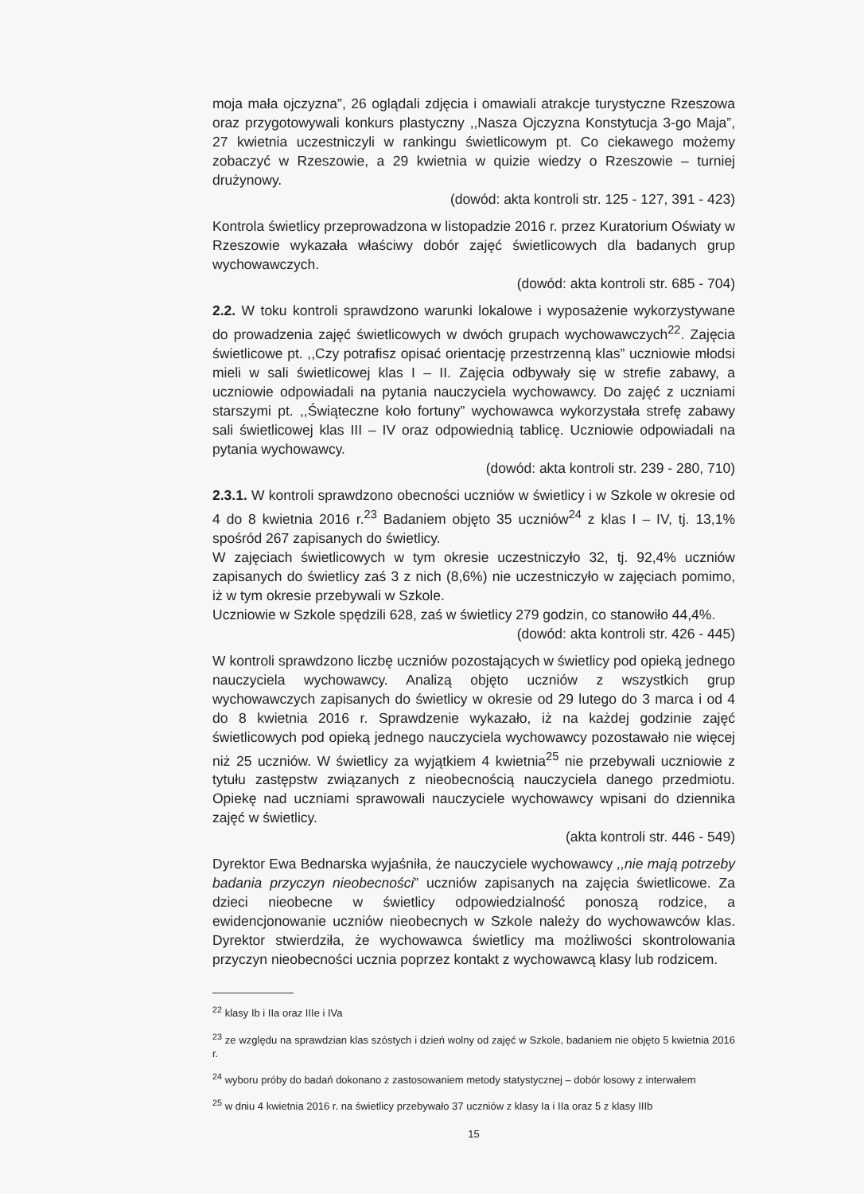moja mała ojczyzna”, 26 oglądali zdjęcia i omawiali atrakcje turystyczne Rzeszowa oraz przygotowywali konkurs plastyczny ,,Nasza Ojczyzna Konstytucja 3-go Maja”, 27 kwietnia uczestniczyli w rankingu świetlicowym pt. Co ciekawego możemy zobaczyć w Rzeszowie, a 29 kwietnia w quizie wiedzy o Rzeszowie – turniej drużynowy.
(dowód: akta kontroli str. 125 - 127, 391 - 423)
Kontrola świetlicy przeprowadzona w listopadzie 2016 r. przez Kuratorium Oświaty w Rzeszowie wykazała właściwy dobór zajęć świetlicowych dla badanych grup wychowawczych.
(dowód: akta kontroli str. 685 - 704)
2.2. W toku kontroli sprawdzono warunki lokalowe i wyposażenie wykorzystywane do prowadzenia zajęć świetlicowych w dwóch grupach wychowawczych<sup>22</sup>. Zajęcia świetlicowe pt. ,,Czy potrafisz opisać orientację przestrzenną klas” uczniowie młodsi mieli w sali świetlicowej klas I – II. Zajęcia odbywały się w strefie zabawy, a uczniowie odpowiadali na pytania nauczyciela wychowawcy. Do zajęć z uczniami starszymi pt. ,,Świąteczne koło fortuny” wychowawca wykorzystała strefę zabawy sali świetlicowej klas III – IV oraz odpowiednią tablicę. Uczniowie odpowiadali na pytania wychowawcy.
(dowód: akta kontroli str. 239 - 280, 710)
2.3.1. W kontroli sprawdzono obecności uczniów w świetlicy i w Szkole w okresie od 4 do 8 kwietnia 2016 r.<sup>23</sup> Badaniem objęto 35 uczniów<sup>24</sup> z klas I – IV, tj. 13,1% spośród 267 zapisanych do świetlicy.
W zajęciach świetlicowych w tym okresie uczestniczyło 32, tj. 92,4% uczniów zapisanych do świetlicy zaś 3 z nich (8,6%) nie uczestniczyło w zajęciach pomimo, iż w tym okresie przebywali w Szkole.
Uczniowie w Szkole spędzili 628, zaś w świetlicy 279 godzin, co stanowiło 44,4%.
(dowód: akta kontroli str. 426 - 445)
W kontroli sprawdzono liczbę uczniów pozostających w świetlicy pod opieką jednego nauczyciela wychowawcy. Analizą objęto uczniów z wszystkich grup wychowawczych zapisanych do świetlicy w okresie od 29 lutego do 3 marca i od 4 do 8 kwietnia 2016 r. Sprawdzenie wykazało, iż na każdej godzinie zajęć świetlicowych pod opieką jednego nauczyciela wychowawcy pozostawało nie więcej niż 25 uczniów. W świetlicy za wyjątkiem 4 kwietnia<sup>25</sup> nie przebywali uczniowie z tytułu zastępstw związanych z nieobecnością nauczyciela danego przedmiotu. Opiekę nad uczniami sprawowali nauczyciele wychowawcy wpisani do dziennika zajęć w świetlicy.
(akta kontroli str. 446 - 549)
Dyrektor Ewa Bednarska wyjaśniła, że nauczyciele wychowawcy ,,nie mają potrzeby badania przyczyn nieobecności” uczniów zapisanych na zajęcia świetlicowe. Za dzieci nieobecne w świetlicy odpowiedzialność ponoszą rodzice, a ewidencjonowanie uczniów nieobecnych w Szkole należy do wychowawców klas. Dyrektor stwierdziła, że wychowawca świetlicy ma możliwości skontrolowania przyczyn nieobecności ucznia poprzez kontakt z wychowawcą klasy lub rodzicem.
<sup>22</sup> klasy Ib i IIa oraz IIIe i IVa
<sup>23</sup> ze względu na sprawdzian klas szóstych i dzień wolny od zajęć w Szkole, badaniem nie objęto 5 kwietnia 2016 r.
<sup>24</sup> wyboru próby do badań dokonano z zastosowaniem metody statystycznej – dobór losowy z interwałem
<sup>25</sup> w dniu 4 kwietnia 2016 r. na świetlicy przebywało 37 uczniów z klasy Ia i IIa oraz 5 z klasy IIIb
15